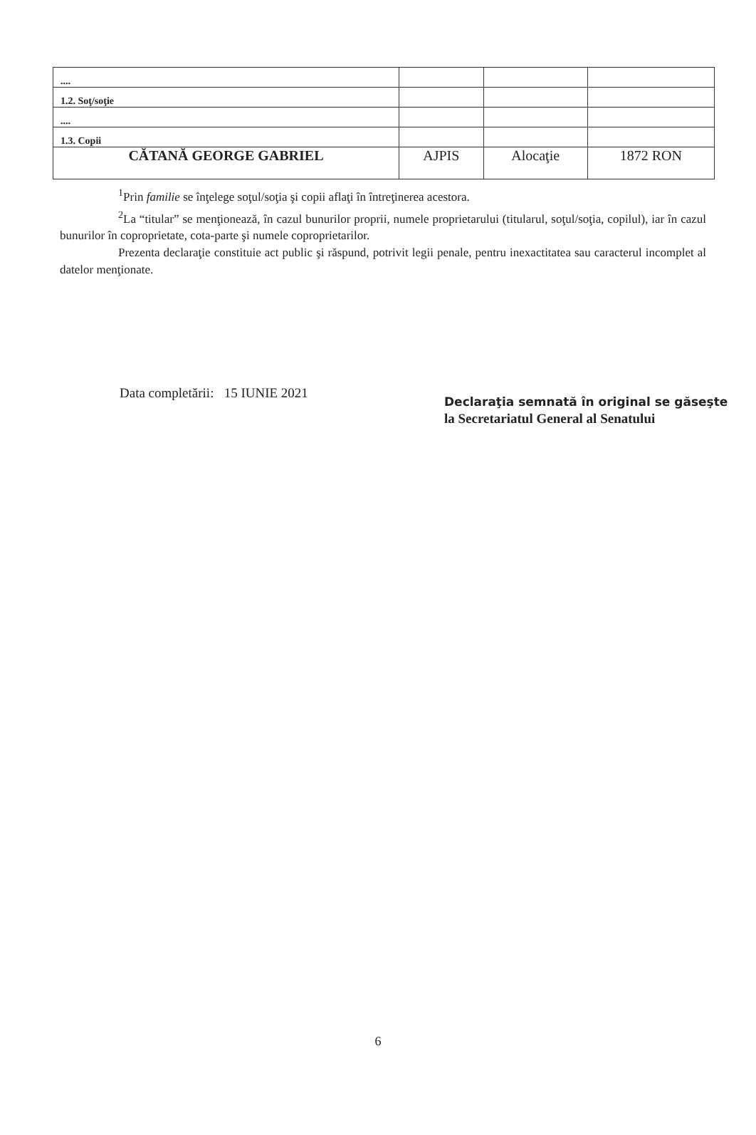| .... | | | |
| 1.2. Soţ/soţie | | | |
| .... | | | |
| 1.3. Copii | | | |
| CĂTANĂ GEORGE GABRIEL | AJPIS | Alocaţie | 1872 RON |
<sup>1</sup> Prin familie se înţelege soţul/soţia şi copii aflaţi în întreţinerea acestora.
<sup>2</sup> La “titular” se menţionează, în cazul bunurilor proprii, numele proprietarului (titularul, soţul/soţia, copilul), iar în cazul bunurilor în coproprietate, cota-parte şi numele coproprietarilor.
Prezenta declaraţie constituie act public şi răspund, potrivit legii penale, pentru inexactitatea sau caracterul incomplet al datelor menţionate.
Data completării: 15 IUNIE 2021
Declaraţia semnată în original se găseşte
la Secretariatul General al Senatului
6